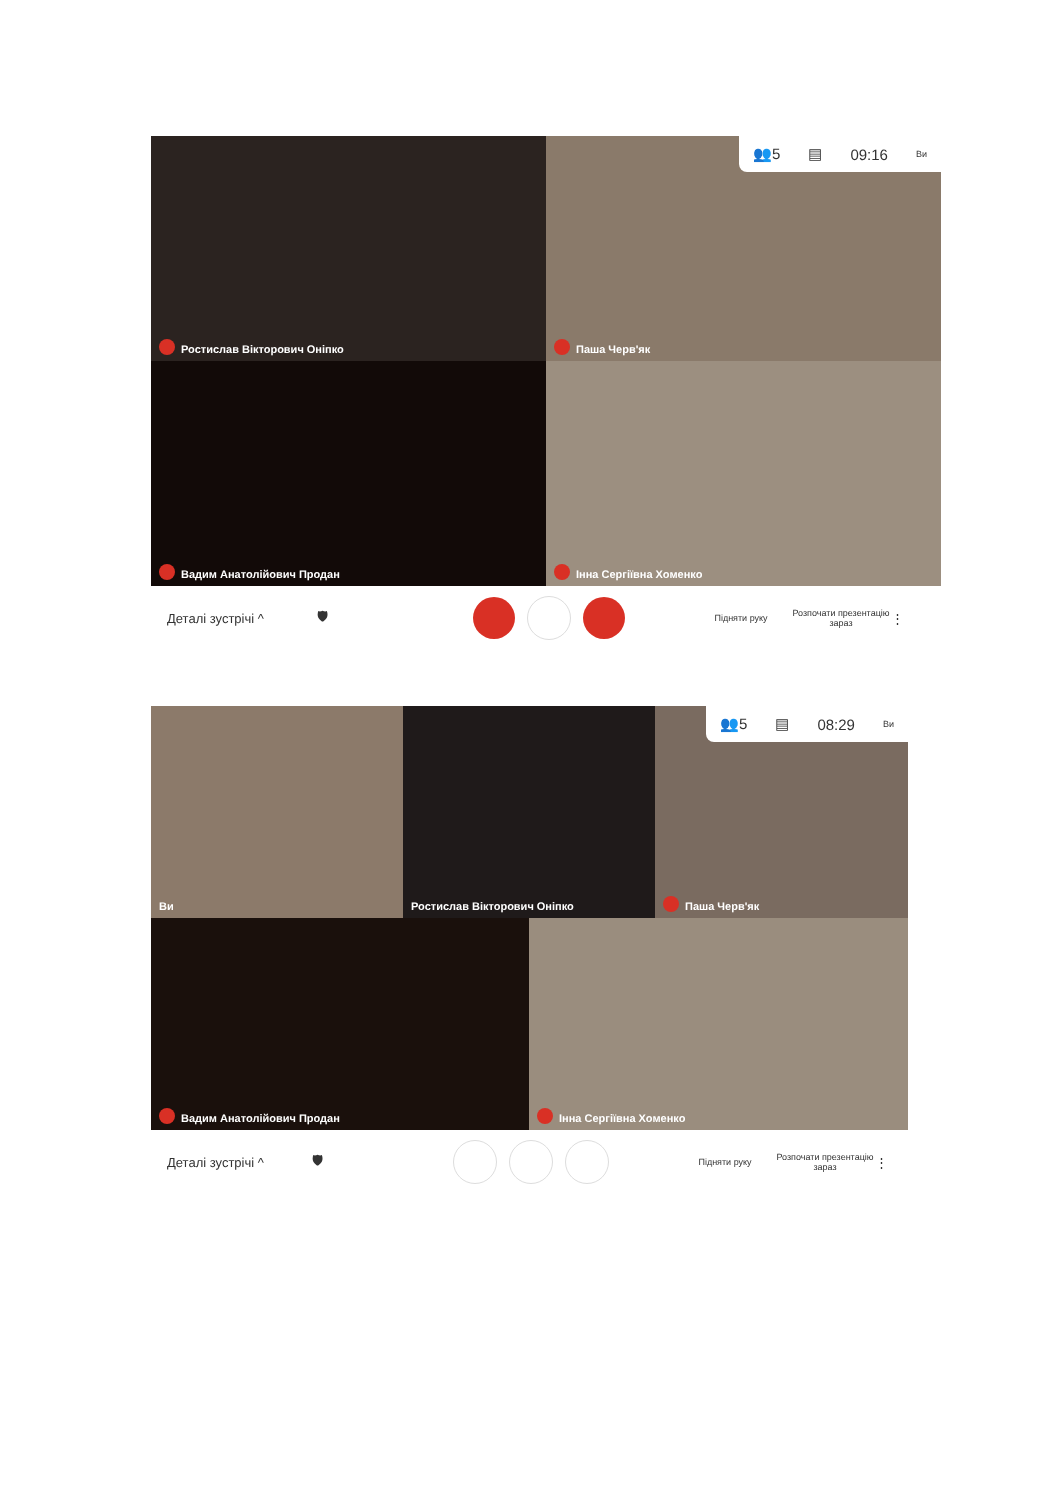Ростислав Вікторович Оніпко
Паша Черв'як
Вадим Анатолійович Продан
Інна Сергіївна Хоменко
👥5 ▤ 09:16 Ви
Деталі зустрічі ^ 🛡 Підняти руку Розпочати презентацію зараз ⋮
Ви
Ростислав Вікторович Оніпко
Паша Черв'як
👥5 ▤ 08:29 Ви
Вадим Анатолійович Продан
Інна Сергіївна Хоменко
Деталі зустрічі ^ 🛡 Підняти руку Розпочати презентацію зараз ⋮